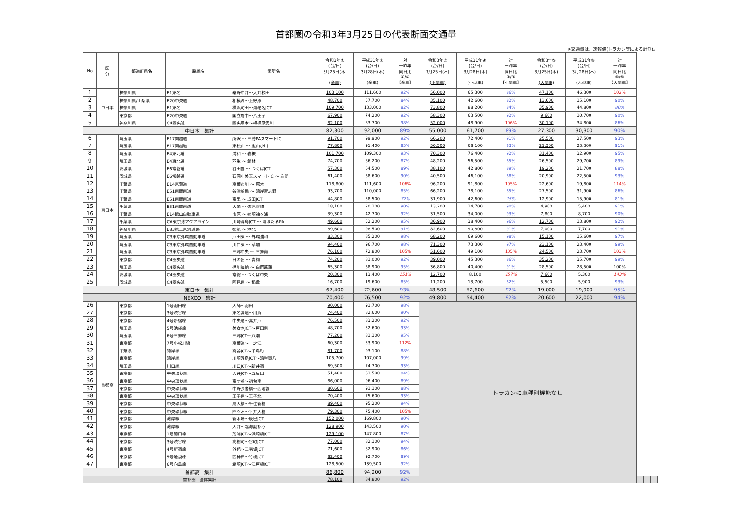首都圏の令和3年3月25日の代表断面交通量
※交通量は、速報値(トラカン等による計測)。
| No | 区 分 | 都道府県名 | 路線名 | 箇所名 | 令和3年① (台/日) 3月25日(木) (全車) | 平成31年② (台/日) 3月28日(木) (全車) | 対 一昨年 同日比 ①/② 【全車】 | 令和3年③ (台/日) 3月25日(木) (小型車) | 平成31年④ (台/日) 3月28日(木) (小型車) | 対 一昨年 同日比 ③/④ 【小型車】 | 令和3年⑤ (台/日) 3月25日(木) (大型車) | 平成31年⑥ (台/日) 3月28日(木) (大型車) | 対 一昨年 同日比 ⑤/⑥ 【大型車】 | | | | | | |
| --- | --- | --- | --- | --- | --- | --- | --- | --- | --- | --- | --- | --- | --- | --- | --- | --- | --- | --- | --- |
| 1 | 中日本 | 神奈川県 | E1東名 | 秦野中井～大井松田 | 103,100 | 111,600 | 92% | 56,000 | 65,300 | 86% | 47,100 | 46,300 | 102% | | | | | | |
| 2 | | 神奈川県/山梨県 | E20中央道 | 相模湖～上野原 | 48,700 | 57,700 | 84% | 35,100 | 42,600 | 82% | 13,600 | 15,100 | 90% | | | | | | |
| 3 | | 神奈川県 | E1東名 | 横浜町田～海老名JCT | 109,700 | 133,000 | 82% | 73,800 | 88,200 | 84% | 35,900 | 44,800 | 80% | | | | | | |
| 4 | | 東京都 | E20中央道 | 国立府中～八王子 | 67,900 | 74,200 | 92% | 58,300 | 63,500 | 92% | 9,600 | 10,700 | 90% | | | | | | |
| 5 | | 神奈川県 | C4圏央道 | 圏央厚木～相模原愛川 | 82,100 | 83,700 | 98% | 52,000 | 48,900 | 106% | 30,100 | 34,800 | 86% | | | | | | |
| 中日本 集計 | | | | | 82,300 | 92,000 | 89% | 55,000 | 61,700 | 89% | 27,300 | 30,300 | 90% | | | | | | |
| 6 | 東日本 | 埼玉県 | E17関越道 | 所沢 ～ 三芳PAスマートIC | 91,700 | 99,900 | 92% | 66,200 | 72,400 | 91% | 25,500 | 27,500 | 93% | | | | | | |
| 7 | | 埼玉県 | E17関越道 | 東松山 ～ 嵐山小川 | 77,800 | 91,400 | 85% | 56,500 | 68,100 | 83% | 21,300 | 23,300 | 91% | | | | | | |
| 8 | | 埼玉県 | E4東北道 | 浦和 ～ 岩槻 | 101,700 | 109,300 | 93% | 70,300 | 76,400 | 92% | 31,400 | 32,900 | 95% | | | | | | |
| 9 | | 埼玉県 | E4東北道 | 羽生 ～ 館林 | 74,700 | 86,200 | 87% | 48,200 | 56,500 | 85% | 26,500 | 29,700 | 89% | | | | | | |
| 10 | | 茨城県 | E6常磐道 | 谷田部 ～ つくばJCT | 57,300 | 64,500 | 89% | 38,100 | 42,800 | 89% | 19,200 | 21,700 | 88% | | | | | | |
| 11 | | 茨城県 | E6常磐道 | 石岡小美玉スマートIC ～ 岩間 | 61,400 | 68,600 | 90% | 40,500 | 46,100 | 88% | 20,900 | 22,500 | 93% | | | | | | |
| 12 | | 千葉県 | E14京葉道 | 京葉市川 ～ 原木 | 118,800 | 111,600 | 106% | 96,200 | 91,800 | 105% | 22,600 | 19,800 | 114% | | | | | | |
| 13 | | 千葉県 | E51東関東道 | 谷津船橋 ～ 湾岸習志野 | 93,700 | 110,000 | 85% | 66,200 | 78,100 | 85% | 27,500 | 31,900 | 86% | | | | | | |
| 14 | | 千葉県 | E51東関東道 | 富里 ～ 成田JCT | 44,800 | 58,500 | 77% | 31,900 | 42,600 | 75% | 12,900 | 15,900 | 81% | | | | | | |
| 15 | | 千葉県 | E51東関東道 | 大栄 ～ 佐原香取 | 18,100 | 20,100 | 90% | 13,200 | 14,700 | 90% | 4,900 | 5,400 | 91% | | | | | | |
| 16 | | 千葉県 | E14館山自動車道 | 市原 ～ 姉崎袖ヶ浦 | 39,300 | 42,700 | 92% | 31,500 | 34,000 | 93% | 7,800 | 8,700 | 90% | | | | | | |
| 17 | | 千葉県 | CA東京湾アクアライン | 川崎浮島JCT ～ 海ほたるPA | 49,600 | 52,200 | 95% | 36,900 | 38,400 | 96% | 12,700 | 13,800 | 92% | | | | | | |
| 18 | | 神奈川県 | E83第三京浜道路 | 都筑 ～ 港北 | 89,600 | 98,500 | 91% | 82,600 | 90,800 | 91% | 7,000 | 7,700 | 91% | | | | | | |
| 19 | | 埼玉県 | C3東京外環自動車道 | 戸田東 ～ 外環浦和 | 83,300 | 85,200 | 98% | 68,200 | 69,600 | 98% | 15,100 | 15,600 | 97% | | | | | | |
| 20 | | 埼玉県 | C3東京外環自動車道 | 川口東 ～ 草加 | 94,400 | 96,700 | 98% | 71,300 | 73,300 | 97% | 23,100 | 23,400 | 99% | | | | | | |
| 21 | | 埼玉県 | C3東京外環自動車道 | 三郷中央 ～ 三郷南 | 76,100 | 72,800 | 105% | 51,600 | 49,100 | 105% | 24,500 | 23,700 | 103% | | | | | | |
| 22 | | 東京都 | C4圏央道 | 日の出 ～ 青梅 | 74,200 | 81,000 | 92% | 39,000 | 45,300 | 86% | 35,200 | 35,700 | 99% | | | | | | |
| 23 | | 埼玉県 | C4圏央道 | 桶川加納 ～ 白岡菖蒲 | 65,300 | 68,900 | 95% | 36,800 | 40,400 | 91% | 28,500 | 28,500 | 100% | | | | | | |
| 24 | | 茨城県 | C4圏央道 | 常総 ～ つくば中央 | 20,300 | 13,400 | 151% | 12,700 | 8,100 | 157% | 7,600 | 5,300 | 143% | | | | | | |
| 25 | | 茨城県 | C4圏央道 | 阿見東 ～ 稲敷 | 16,700 | 19,600 | 85% | 11,200 | 13,700 | 82% | 5,500 | 5,900 | 93% | | | | | | |
| 東日本 集計 | | | | | 67,400 | 72,600 | 93% | 48,500 | 52,600 | 92% | 19,000 | 19,900 | 95% | | | | | | |
| NEXCO 集計 | | | | | 70,400 | 76,500 | 92% | 49,800 | 54,400 | 92% | 20,600 | 22,000 | 94% | | | | | | |
| 26 | 首都高 | 東京都 | 1号羽田線 | 大師～羽田 | 90,000 | 91,700 | 98% | トラカンに車種別機能なし | | | | | | | | | | | |
| 27 | | 東京都 | 3号渋谷線 | 東名高速～用賀 | 74,400 | 82,600 | 90% | | | | | | | | | | | | |
| 28 | | 東京都 | 4号新宿線 | 中央道～高井戸 | 76,500 | 83,200 | 92% | | | | | | | | | | | | |
| 29 | | 埼玉県 | 5号池袋線 | 美女木JCT～戸田南 | 48,700 | 52,600 | 93% | | | | | | | | | | | | |
| 30 | | 埼玉県 | 6号三郷線 | 三郷JCT～八潮 | 77,200 | 81,100 | 95% | | | | | | | | | | | | |
| 31 | | 東京都 | 7号小松川線 | 京葉道～一之江 | 60,300 | 53,900 | 112% | | | | | | | | | | | | |
| 32 | | 千葉県 | 湾岸線 | 高谷JCT～千鳥町 | 81,700 | 93,100 | 88% | | | | | | | | | | | | |
| 33 | | 東京都 | 湾岸線 | 川崎浮島JCT～湾岸環八 | 105,700 | 107,000 | 99% | | | | | | | | | | | | |
| 34 | | 埼玉県 | 川口線 | 川口JCT～新井宿 | 69,500 | 74,700 | 93% | | | | | | | | | | | | |
| 35 | | 東京都 | 中央環状線 | 大井JCT～五反田 | 51,400 | 61,500 | 84% | | | | | | | | | | | | |
| 36 | | 東京都 | 中央環状線 | 富ケ谷～初台南 | 86,000 | 96,400 | 89% | | | | | | | | | | | | |
| 37 | | 東京都 | 中央環状線 | 中野長者橋～西池袋 | 80,600 | 91,100 | 88% | | | | | | | | | | | | |
| 38 | | 東京都 | 中央環状線 | 王子南～王子北 | 70,400 | 75,600 | 93% | | | | | | | | | | | | |
| 39 | | 東京都 | 中央環状線 | 扇大橋～千住新橋 | 89,400 | 95,200 | 94% | | | | | | | | | | | | |
| 40 | | 東京都 | 中央環状線 | 四ツ木～平井大橋 | 79,300 | 75,400 | 105% | | | | | | | | | | | | |
| 41 | | 東京都 | 湾岸線 | 新木場～辰巳JCT | 152,000 | 169,800 | 90% | | | | | | | | | | | | |
| 42 | | 東京都 | 湾岸線 | 大井～臨海副都心 | 128,900 | 143,500 | 90% | | | | | | | | | | | | |
| 43 | | 東京都 | 1号羽田線 | 芝浦JCT～浜崎橋JCT | 129,100 | 147,800 | 87% | | | | | | | | | | | | |
| 44 | | 東京都 | 3号渋谷線 | 高樹町～谷町JCT | 77,000 | 82,100 | 94% | | | | | | | | | | | | |
| 45 | | 東京都 | 4号新宿線 | 外苑～三宅坂JCT | 71,600 | 82,900 | 86% | | | | | | | | | | | | |
| 46 | | 東京都 | 5号池袋線 | 西神田～竹橋JCT | 82,400 | 92,700 | 89% | | | | | | | | | | | | |
| 47 | | 東京都 | 6号向島線 | 箱崎JCT～江戸橋JCT | 128,500 | 139,500 | 92% | | | | | | | | | | | | |
| 首都高 集計 | | | | | 86,800 | 94,200 | 92% | | | | | | | | | | | | |
| 首都圏 全体集計 | | | | | 78,100 | 84,800 | 92% | | | | | | | | | | | | |